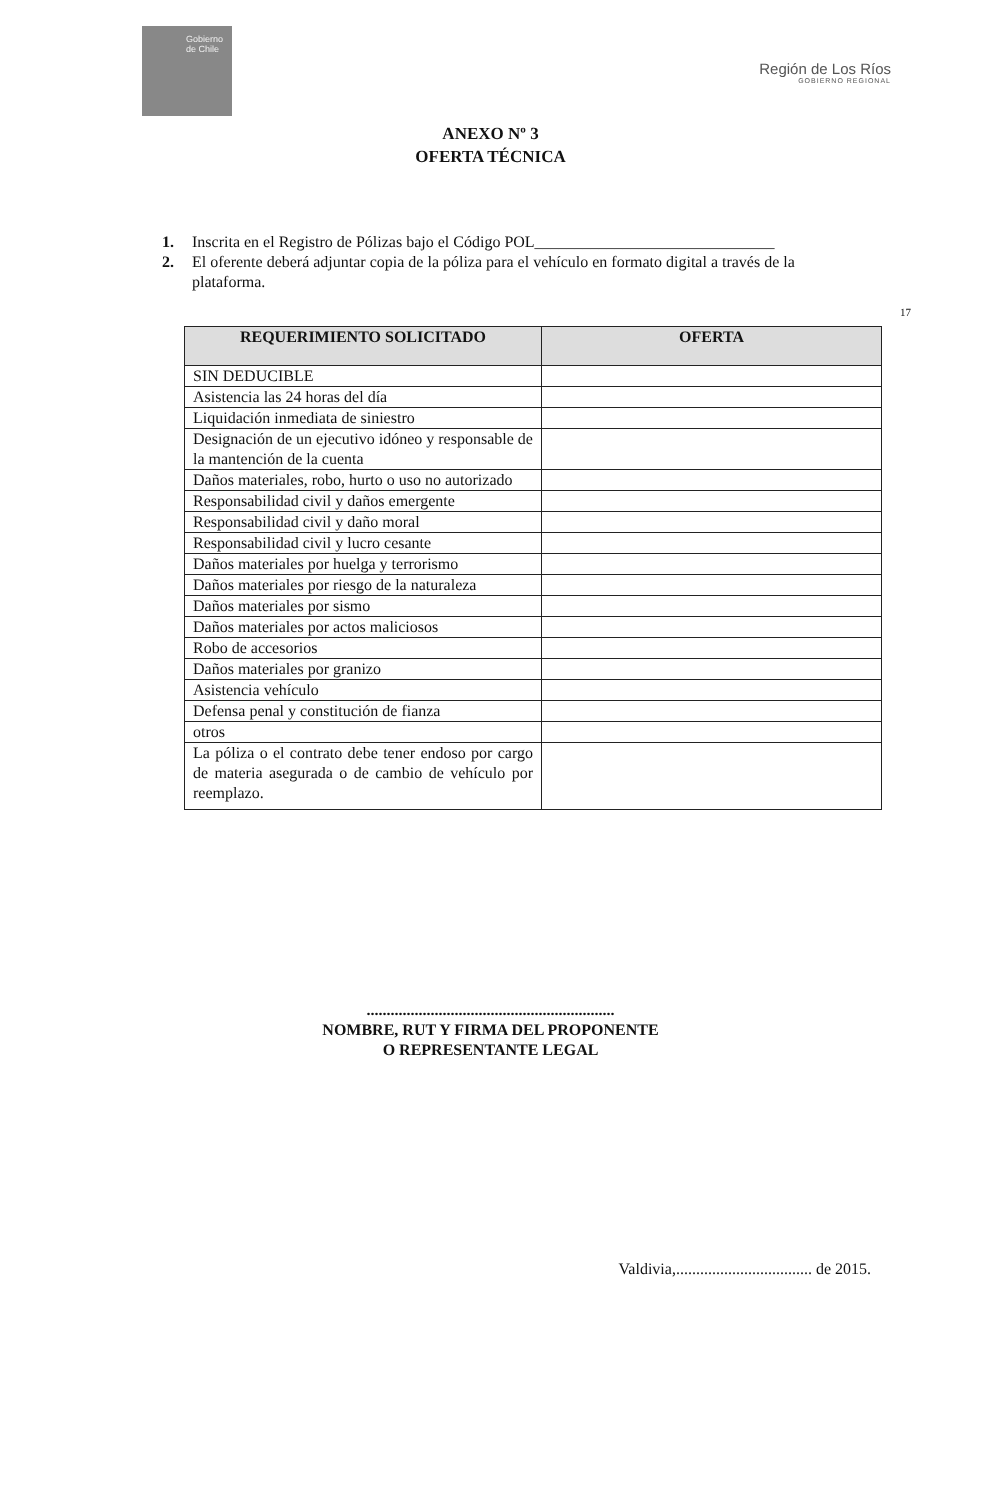Gobierno de Chile
Región de Los Ríos
GOBIERNO REGIONAL
ANEXO Nº 3
OFERTA TÉCNICA
1. Inscrita en el Registro de Pólizas bajo el Código POL______________________________
2. El oferente deberá adjuntar copia de la póliza para el vehículo en formato digital a través de la plataforma.
17
| REQUERIMIENTO SOLICITADO | OFERTA |
| --- | --- |
| SIN DEDUCIBLE | |
| Asistencia las 24 horas del día | |
| Liquidación inmediata de siniestro | |
| Designación de un ejecutivo idóneo y responsable de la mantención de la cuenta | |
| Daños materiales, robo, hurto o uso no autorizado | |
| Responsabilidad civil y daños emergente | |
| Responsabilidad civil y daño moral | |
| Responsabilidad civil y lucro cesante | |
| Daños materiales por huelga y terrorismo | |
| Daños materiales por riesgo de la naturaleza | |
| Daños materiales por sismo | |
| Daños materiales por actos maliciosos | |
| Robo de accesorios | |
| Daños materiales por granizo | |
| Asistencia vehículo | |
| Defensa penal y constitución de fianza | |
| otros | |
| La póliza o el contrato debe tener endoso por cargo de materia asegurada o de cambio de vehículo por reemplazo. | |
..............................................................
NOMBRE, RUT Y FIRMA DEL PROPONENTE
O REPRESENTANTE LEGAL
Valdivia,.................................. de 2015.